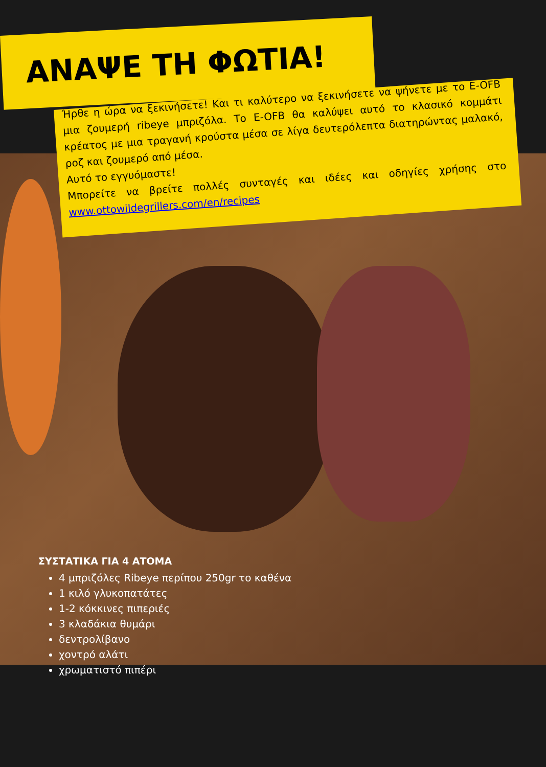ΑΝΑΨΕ ΤΗ ΦΩΤΙΑ!
Ήρθε η ώρα να ξεκινήσετε! Και τι καλύτερο να ξεκινήσετε να ψήνετε με το E-OFB μια ζουμερή ribeye μπριζόλα. Το E-OFB θα καλύψει αυτό το κλασικό κομμάτι κρέατος με μια τραγανή κρούστα μέσα σε λίγα δευτερόλεπτα διατηρώντας μαλακό, ροζ και ζουμερό από μέσα.
Αυτό το εγγυόμαστε!
Μπορείτε να βρείτε πολλές συνταγές και ιδέες και οδηγίες χρήσης στο www.ottowildegrillers.com/en/recipes
ΣΥΣΤΑΤΙΚΑ ΓΙΑ 4 ΑΤΟΜΑ
4 μπριζόλες Ribeye περίπου 250gr το καθένα
1 κιλό γλυκοπατάτες
1-2 κόκκινες πιπεριές
3 κλαδάκια θυμάρι
δεντρολίβανο
χοντρό αλάτι
χρωματιστό πιπέρι